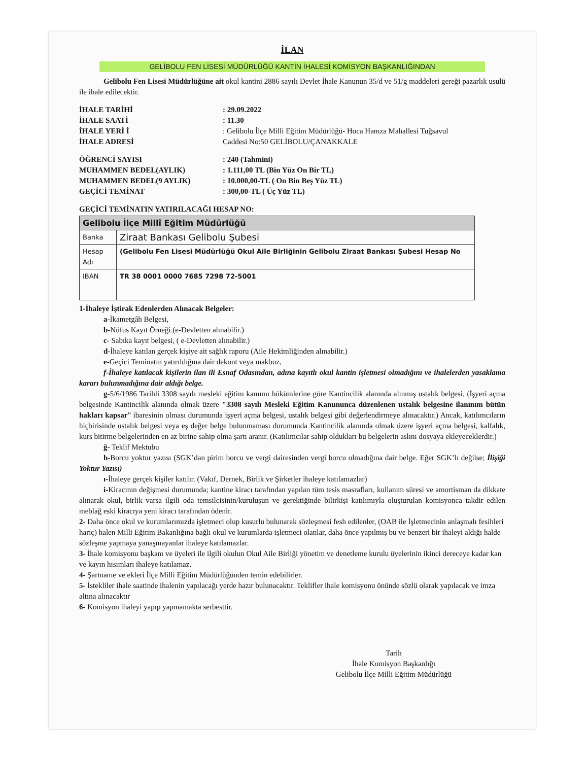İLAN
GELİBOLU FEN LİSESİ MÜDÜRLÜĞÜ KANTİN İHALESİ KOMİSYON BAŞKANLIĞINDAN
Gelibolu Fen Lisesi Müdürlüğüne ait okul kantini 2886 sayılı Devlet İhale Kanunun 35/d ve 51/g maddeleri gereği pazarlık usulü ile ihale edilecektir.
İHALE TARİHİ
: 29.09.2022
İHALE SAATİ
: 11.30
İHALE YERİ İ
: Gelibolu İlçe Milli Eğitim Müdürlüğü- Hoca Hamza Mahallesi Tuğsavul
İHALE ADRESİ
Caddesi No:50 GELİBOLU/ÇANAKKALE
ÖĞRENCİ SAYISI
: 240 (Tahmini)
MUHAMMEN BEDEL(AYLIK)
: 1.111,00 TL (Bin Yüz On Bir TL)
MUHAMMEN BEDEL(9 AYLIK)
: 10.000,00-TL ( On Bin Beş Yüz TL)
GEÇİCİ TEMİNAT
: 300,00-TL ( Üç Yüz TL)
GEÇİCİ TEMİNATIN YATIRILACAĞI HESAP NO:
| Gelibolu İlçe Millî Eğitim Müdürlüğü | |
| Banka | Ziraat Bankası Gelibolu Şubesi |
| Hesap Adı | (Gelibolu Fen Lisesi Müdürlüğü Okul Aile Birliğinin Gelibolu Ziraat Bankası Şubesi Hesap No |
| IBAN | TR 38 0001 0000 7685 7298 72-5001 |
1-İhaleye İştirak Edenlerden Alınacak Belgeler:
a-İkametgâh Belgesi,
b-Nüfus Kayıt Örneği.(e-Devletten alınabilir.)
c- Sabıka kayıt belgesi, ( e-Devletten alınabilir.)
d-İhaleye katılan gerçek kişiye ait sağlık raporu (Aile Hekimliğinden alınabilir.)
e-Geçici Teminatın yatırıldığına dair dekont veya makbuz,
f-İhaleye katılacak kişilerin ilan ili Esnaf Odasından, adına kayıtlı okul kantin işletmesi olmadığını ve ihalelerden yasaklama kararı bulunmadığına dair aldığı belge.
g-5/6/1986 Tarihli 3308 sayılı mesleki eğitim kamımı hükümlerine göre Kantincilik alanında alınmış ustalık belgesi, (İşyeri açma belgesinde Kantincilik alanında olmak üzere "3308 sayılı Mesleki Eğitim Kanununca düzenlenen ustalık belgesine ilanınım bütün hakları kapsar” ibaresinin olması durumunda işyeri açma belgesi, ustalık belgesi gibi değerlendirmeye alınacaktır.) Ancak, katılımcıların hiçbirisinde ustalık belgesi veya eş değer belge bulunmaması durumunda Kantincilik alanında olmak üzere işyeri açma belgesi, kalfalık, kurs bitirme belgelerinden en az birine sahip olma şartı aranır. (Katılımcılar sahip oldukları bu belgelerin aslını dosyaya ekleyeceklerdir.)
ğ- Teklif Mektubu
h-Borcu yoktur yazısı (SGK’dan pirim borcu ve vergi dairesinden vergi borcu olmadığına dair belge. Eğer SGK’lı değilse; İlişiği Yoktur Yazısı)
ı-İhaleye gerçek kişiler katılır. (Vakıf, Dernek, Birlik ve Şirketler ihaleye katılamazlar)
i-Kiracının değişmesi durumunda; kantine kiracı tarafından yapılan tüm tesis masrafları, kullanım süresi ve amortisman da dikkate alınarak okul, birlik varsa ilgili oda temsilcisinin/kuruluşun ve gerektiğinde bilirkişi katılımıyla oluşturulan komisyonca takdir edilen meblağ eski kiracıya yeni kiracı tarafından ödenir.
2- Daha önce okul ve kurumlarımızda işletmeci olup kusurlu bulunarak sözleşmesi fesh edilenler, (OAB ile İşletmecinin anlaşmalı fesihleri hariç) halen Milli Eğitim Bakanlığına bağlı okul ve kurumlarda işletmeci olanlar, daha önce yapılmış bu ve benzeri bir ihaleyi aldığı halde sözleşme yapmaya yanaşmayanlar ihaleye katılamazlar.
3- İhale komisyonu başkanı ve üyeleri ile ilgili okulun Okul Aile Birliği yönetim ve denetleme kurulu üyelerinin ikinci dereceye kadar kan ve kayın hısımları ihaleye katılamaz.
4- Şartname ve ekleri İlçe Milli Eğitim Müdürlüğünden temin edebilirler.
5- İstekliler ihale saatinde ihalenin yapılacağı yerde hazır bulunacaktır. Teklifler ihale komisyonu önünde sözlü olarak yapılacak ve imza altına alınacaktır
6- Komisyon ihaleyi yapıp yapmamakta serbesttir.
Tarih
İhale Komisyon Başkanlığı
Gelibolu İlçe Milli Eğitim Müdürlüğü